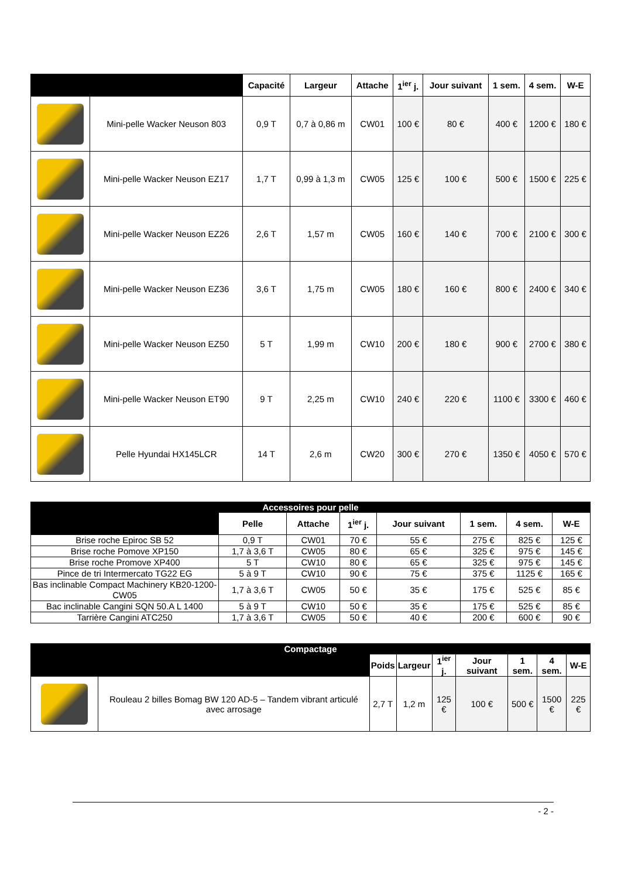| | | Capacité | Largeur | Attache | 1<sup>ier</sup> j. | Jour suivant | 1 sem. | 4 sem. | W-E |
| --- | --- | --- | --- | --- | --- | --- | --- | --- | --- |
| | Mini-pelle Wacker Neuson 803 | 0,9 T | 0,7 à 0,86 m | CW01 | 100 € | 80 € | 400 € | 1200 € | 180 € |
| | Mini-pelle Wacker Neuson EZ17 | 1,7 T | 0,99 à 1,3 m | CW05 | 125 € | 100 € | 500 € | 1500 € | 225 € |
| | Mini-pelle Wacker Neuson EZ26 | 2,6 T | 1,57 m | CW05 | 160 € | 140 € | 700 € | 2100 € | 300 € |
| | Mini-pelle Wacker Neuson EZ36 | 3,6 T | 1,75 m | CW05 | 180 € | 160 € | 800 € | 2400 € | 340 € |
| | Mini-pelle Wacker Neuson EZ50 | 5 T | 1,99 m | CW10 | 200 € | 180 € | 900 € | 2700 € | 380 € |
| | Mini-pelle Wacker Neuson ET90 | 9 T | 2,25 m | CW10 | 240 € | 220 € | 1100 € | 3300 € | 460 € |
| | Pelle Hyundai HX145LCR | 14 T | 2,6 m | CW20 | 300 € | 270 € | 1350 € | 4050 € | 570 € |
| Accessoires pour pelle | | | | | | | |
| --- | --- | --- | --- | --- | --- | --- | --- |
| | Pelle | Attache | 1<sup>ier</sup> j. | Jour suivant | 1 sem. | 4 sem. | W-E |
| Brise roche Epiroc SB 52 | 0,9 T | CW01 | 70 € | 55 € | 275 € | 825 € | 125 € |
| Brise roche Pomove XP150 | 1,7 à 3,6 T | CW05 | 80 € | 65 € | 325 € | 975 € | 145 € |
| Brise roche Promove XP400 | 5 T | CW10 | 80 € | 65 € | 325 € | 975 € | 145 € |
| Pince de tri Intermercato TG22 EG | 5 à 9 T | CW10 | 90 € | 75 € | 375 € | 1125 € | 165 € |
| Bas inclinable Compact Machinery KB20-1200-CW05 | 1,7 à 3,6 T | CW05 | 50 € | 35 € | 175 € | 525 € | 85 € |
| Bac inclinable Cangini SQN 50.A L 1400 | 5 à 9 T | CW10 | 50 € | 35 € | 175 € | 525 € | 85 € |
| Tarrière Cangini ATC250 | 1,7 à 3,6 T | CW05 | 50 € | 40 € | 200 € | 600 € | 90 € |
| Compactage | | | | | | | | |
| --- | --- | --- | --- | --- | --- | --- | --- | --- |
| | | Poids | Largeur | 1<sup>ier</sup> j. | Jour suivant | 1 sem. | 4 sem. | W-E |
| | Rouleau 2 billes Bomag BW 120 AD-5 – Tandem vibrant articulé avec arrosage | 2,7 T | 1,2 m | 125 € | 100 € | 500 € | 1500 € | 225 € |
- 2 -